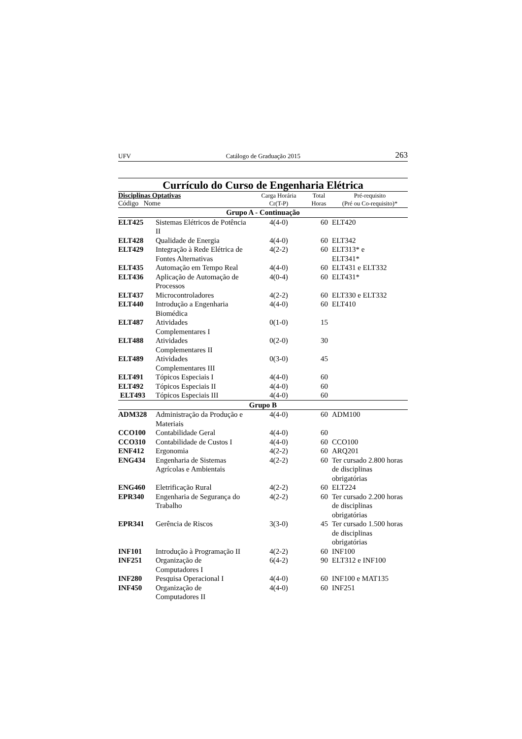UFV Catálogo de Graduação 2015 263
Currículo do Curso de Engenharia Elétrica
| Disciplinas Optativas Código Nome | | Carga Horária Cr(T-P) | Total Horas | Pré-requisito (Pré ou Co-requisito)* |
| Grupo A - Continuação | | | | |
| ELT425 | Sistemas Elétricos de Potência II | 4(4-0) | 60 | ELT420 |
| ELT428 | Qualidade de Energia | 4(4-0) | 60 | ELT342 |
| ELT429 | Integração à Rede Elétrica de Fontes Alternativas | 4(2-2) | 60 | ELT313* e ELT341* |
| ELT435 | Automação em Tempo Real | 4(4-0) | 60 | ELT431 e ELT332 |
| ELT436 | Aplicação de Automação de Processos | 4(0-4) | 60 | ELT431* |
| ELT437 | Microcontroladores | 4(2-2) | 60 | ELT330 e ELT332 |
| ELT440 | Introdução a Engenharia Biomédica | 4(4-0) | 60 | ELT410 |
| ELT487 | Atividades Complementares I | 0(1-0) | 15 | |
| ELT488 | Atividades Complementares II | 0(2-0) | 30 | |
| ELT489 | Atividades Complementares III | 0(3-0) | 45 | |
| ELT491 | Tópicos Especiais I | 4(4-0) | 60 | |
| ELT492 | Tópicos Especiais II | 4(4-0) | 60 | |
| ELT493 | Tópicos Especiais III | 4(4-0) | 60 | |
| Grupo B | | | | |
| ADM328 | Administração da Produção e Materiais | 4(4-0) | 60 | ADM100 |
| CCO100 | Contabilidade Geral | 4(4-0) | 60 | |
| CCO310 | Contabilidade de Custos I | 4(4-0) | 60 | CCO100 |
| ENF412 | Ergonomia | 4(2-2) | 60 | ARQ201 |
| ENG434 | Engenharia de Sistemas Agrícolas e Ambientais | 4(2-2) | 60 | Ter cursado 2.800 horas de disciplinas obrigatórias |
| ENG460 | Eletrificação Rural | 4(2-2) | 60 | ELT224 |
| EPR340 | Engenharia de Segurança do Trabalho | 4(2-2) | 60 | Ter cursado 2.200 horas de disciplinas obrigatórias |
| EPR341 | Gerência de Riscos | 3(3-0) | 45 | Ter cursado 1.500 horas de disciplinas obrigatórias |
| INF101 | Introdução à Programação II | 4(2-2) | 60 | INF100 |
| INF251 | Organização de Computadores I | 6(4-2) | 90 | ELT312 e INF100 |
| INF280 | Pesquisa Operacional I | 4(4-0) | 60 | INF100 e MAT135 |
| INF450 | Organização de Computadores II | 4(4-0) | 60 | INF251 |